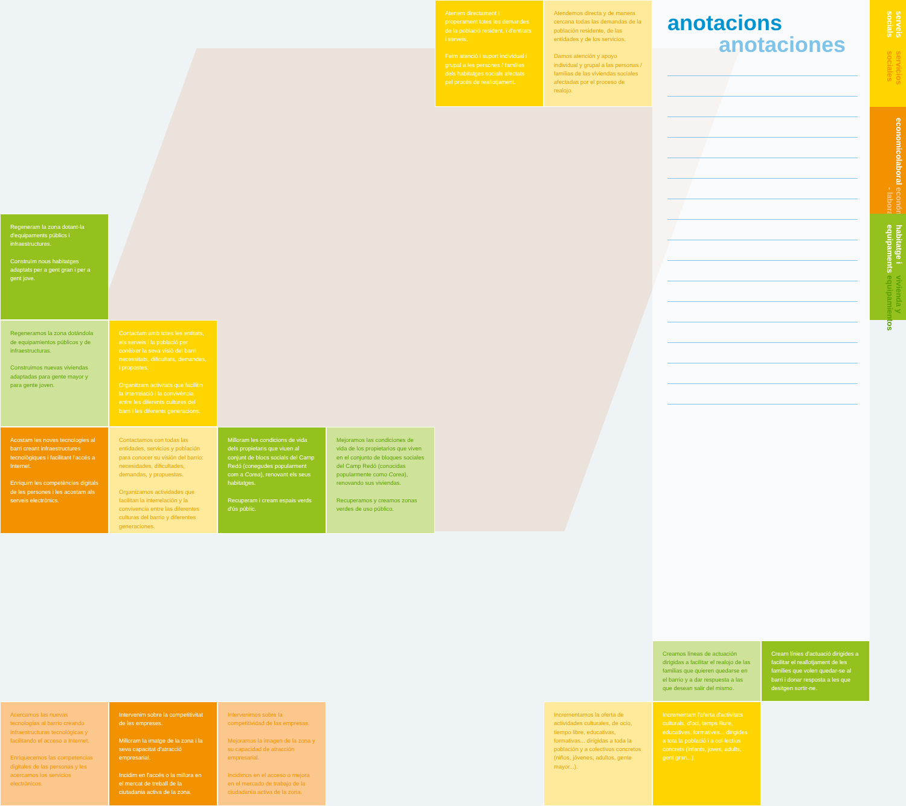Atenem directament i properament totes les demandes de la població resident, i d'entitats i serveis.
Feim atenció i suport individual i grupal a les persones / famílies dels habitatges socials afectats pel procés de reallotjament.
Atendemos directa y de manera cercana todas las demandas de la población residente, de las entidades y de los servicios.
Damos atención y apoyo individual y grupal a las personas / familias de las viviendas sociales afectadas por el proceso de realojo.
anotacions
anotaciones
serveis socials servicios sociales
economicolaboral económico - laboral
Regeneram la zona dotant-la d'equipaments públics i infraestructures.
Construïm nous habitatges adaptats per a gent gran i per a gent jove.
habitatge i equipaments vivienda y equipamientos
Regeneramos la zona dotándola de equipamientos públicos y de infraestructuras.
Construimos nuevas viviendas adaptadas para gente mayor y para gente joven.
Contactam amb totes les entitats, els serveis i la població per conèixer la seva visió del barri: necessitats, dificultats, demandes, i propostes.
Organitzam activitats que facilitin la interrelació i la convivència entre les diferents cultures del barri i les diferents generacions.
Acostam les noves tecnologies al barri creant infraestructures tecnològiques i facilitant l'accés a Internet.
Enriquim les competències digitals de les persones i les acostam als serveis electrònics.
Contactamos con todas las entidades, servicios y población para conocer su visión del barrio: necesidades, dificultades, demandas, y propuestas.
Organizamos actividades que facilitan la interrelación y la convivencia entre las diferentes culturas del barrio y diferentes generaciones.
Milloram les condicions de vida dels propietaris que viuen al conjunt de blocs socials del Camp Redó (conegudes popularment com a Corea), renovant els seus habitatges.
Recuperam i cream espais verds d'ús públic.
Mejoramos las condiciones de vida de los propietarios que viven en el conjunto de bloques sociales del Camp Redó (conocidas popularmente como Corea), renovando sus viviendas.
Recuperamos y creamos zonas verdes de uso público.
Creamos líneas de actuación dirigidas a facilitar el realojo de las familias que quieren quedarse en el barrio y a dar respuesta a las que desean salir del mismo.
Cream línies d'actuació dirigides a facilitar el reallotjament de les famílies que volen quedar-se al barri i donar resposta a les que desitgen sortir-ne.
Acercamos las nuevas tecnologías al barrio creando infraestructuras tecnológicas y facilitando el acceso a Internet.
Enriquecemos las competencias digitales de las personas y les acercamos los servicios electrónicos.
Intervenim sobre la competitivitat de les empreses.
Milloram la imatge de la zona i la seva capacitat d'atracció empresarial.
Incidim en l'accés o la millora en el mercat de treball de la ciutadania activa de la zona.
Intervenimos sobre la competitividad de las empresas.
Mejoramos la imagen de la zona y su capacidad de atracción empresarial.
Incidimos en el acceso o mejora en el mercado de trabajo de la ciudadanía activa de la zona.
Incrementamos la oferta de actividades culturales, de ocio, tiempo libre, educativas, formativas... dirigidas a toda la población y a colectivos concretos (niños, jóvenes, adultos, gente mayor...).
Incrementam l'oferta d'activitats culturals, d'oci, temps lliure, educatives, formatives... dirigides a tota la població i a col·lectius concrets (infants, joves, adults, gent gran...).